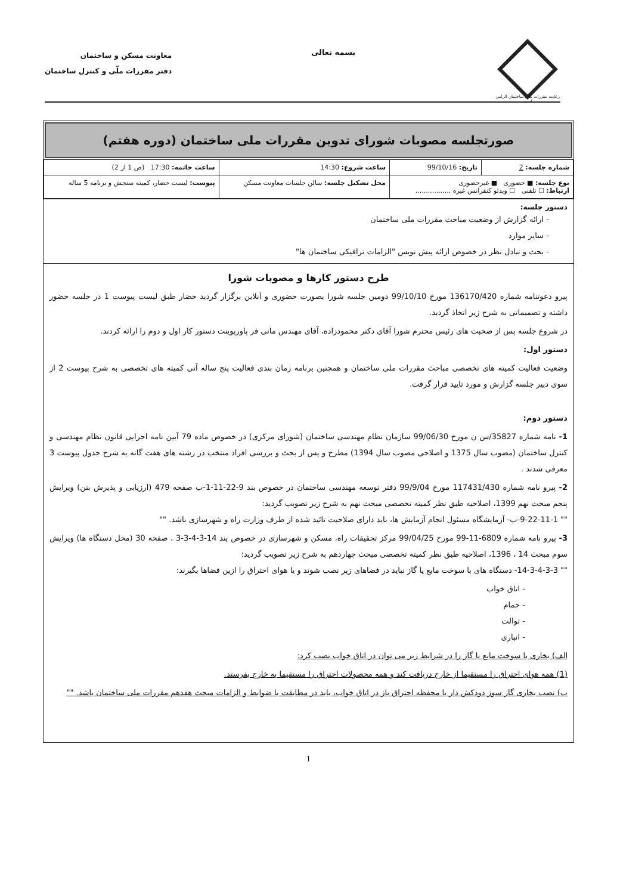رعایت مقررات ملی ساختمان الزامی است
بسمه تعالی
معاونت مسکن و ساختمان
دفتر مقررات ملّی و کنترل ساختمان
صورتجلسه مصوبات شورای تدوین مقررات ملی ساختمان (دوره هفتم)
| شماره جلسه: 2 | تاریخ: 99/10/16 | ساعت شروع: 14:30 | ساعت خاتمه: 17:30 (ص 1 از 2) |
| نوع جلسه: ■ حضوری ■ غیرحضوری ارتباط: ☐ تلفنی ☐ ویدئو کنفرانس غیره ................. | | محل تشکیل جلسه: سالن جلسات معاونت مسکن | پیوست: لیست حضار، کمیته سنجش و برنامه 5 ساله |
دستور جلسه:
ارائه گزارش از وضعیت مباحث مقررات ملی ساختمان
سایر موارد
بحث و تبادل نظر در خصوص ارائه پیش نویس "الزامات ترافیکی ساختمان ها"
طرح دستور کارها و مصوبات شورا
پیرو دعوتنامه شماره 136170/420 مورخ 99/10/10 دومین جلسه شورا بصورت حضوری و آنلاین برگزار گردید حضار طبق لیست پیوست 1 در جلسه حضور داشته و تصمیماتی به شرح زیر اتخاذ گردید.
در شروع جلسه پس از صحبت های رئیس محترم شورا آقای دکتر محمودزاده، آقای مهندس مانی فر پاورپوینت دستور کار اول و دوم را ارائه کردند.
دستور اول:
وضعیت فعالیت کمیته های تخصصی مباحث مقررات ملی ساختمان و همچنین برنامه زمان بندی فعالیت پنج ساله آتی کمیته های تخصصی به شرح پیوست 2 از سوی دبیر جلسه گزارش و مورد تایید قرار گرفت.
دستور دوم:
1- نامه شماره 35827/س ن مورخ 99/06/30 سازمان نظام مهندسی ساختمان (شورای مرکزی) در خصوص ماده 79 آیین نامه اجرایی قانون نظام مهندسی و کنترل ساختمان (مصوب سال 1375 و اصلاحی مصوب سال 1394) مطرح و پس از بحث و بررسی افراد منتخب در رشته های هفت گانه به شرح جدول پیوست 3 معرفی شدند .
2- پیرو نامه شماره 117431/430 مورخ 99/9/04 دفتر توسعه مهندسی ساختمان در خصوص بند 9-22-11-1-ب صفحه 479 (ارزیابی و پذیرش بتن) ویرایش پنجم مبحث نهم 1399، اصلاحیه طبق نظر کمیته تخصصی مبحث نهم به شرح زیر تصویب گردید:
"" 9-22-11-1-ب- آزمایشگاه مسئول انجام آزمایش ها، باید دارای صلاحیت تائید شده از طرف وزارت راه و شهرسازی باشد. ""
3- پیرو نامه شماره 6809-11-99 مورخ 99/04/25 مرکز تحقیقات راه، مسکن و شهرسازی در خصوص بند 14-3-4-3-3 ، صفحه 30 (محل دستگاه ها) ویرایش سوم مبحث 14 ، 1396، اصلاحیه طبق نظر کمیته تخصصی مبحث چهاردهم به شرح زیر تصویب گردید:
"" 14-3-4-3-3- دستگاه های با سوخت مایع یا گاز نباید در فضاهای زیر نصب شوند و یا هوای احتراق را ازین فضاها بگیرند:
اتاق خواب
حمام
توالت
انباری
الف) بخاری با سوخت مایع یا گاز را در شرایط زیر می توان در اتاق خواب نصب کرد:
(1) همه هوای احتراق را مستقیما از خارج دریافت کند و همه محصولات احتراق را مستقیما به خارج بفرستد.
ب) نصب بخاری گاز سوز دودکش دار با محفظه احتراق باز در اتاق خواب، باید در مطابقت با ضوابط و الزامات مبحث هفدهم مقررات ملی ساختمان باشد. ""
1